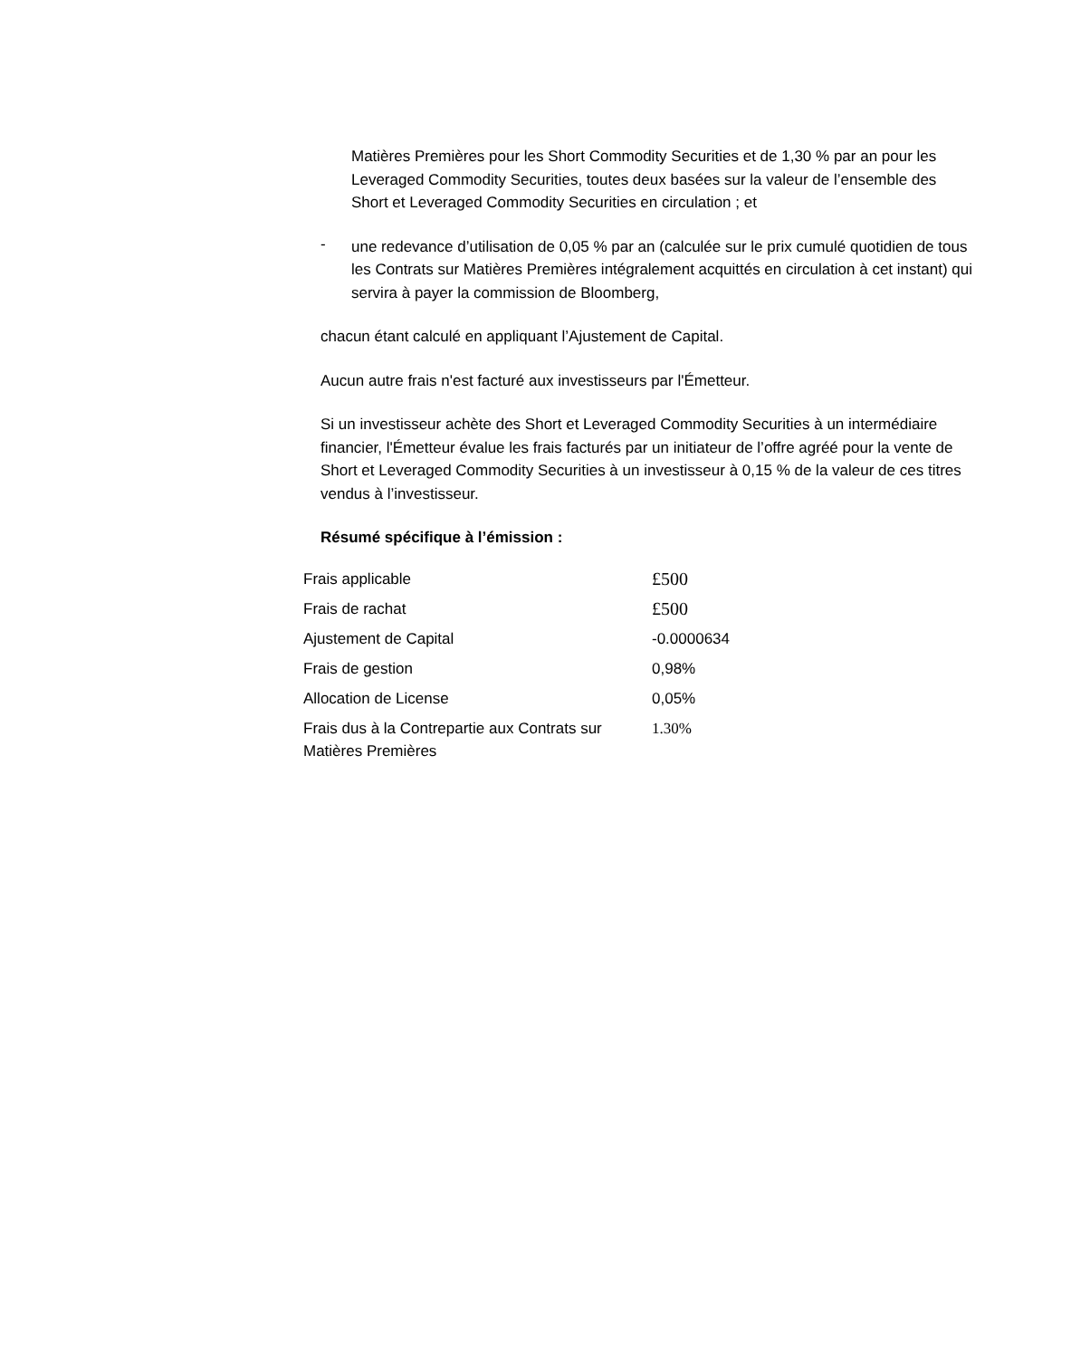Matières Premières pour les Short Commodity Securities et de 1,30 % par an pour les Leveraged Commodity Securities, toutes deux basées sur la valeur de l’ensemble des Short et Leveraged Commodity Securities en circulation ; et
-
une redevance d’utilisation de 0,05 % par an (calculée sur le prix cumulé quotidien de tous les Contrats sur Matières Premières intégralement acquittés en circulation à cet instant) qui servira à payer la commission de Bloomberg,
chacun étant calculé en appliquant l’Ajustement de Capital.
Aucun autre frais n'est facturé aux investisseurs par l'Émetteur.
Si un investisseur achète des Short et Leveraged Commodity Securities à un intermédiaire financier, l'Émetteur évalue les frais facturés par un initiateur de l’offre agréé pour la vente de Short et Leveraged Commodity Securities à un investisseur à 0,15 % de la valeur de ces titres vendus à l’investisseur.
Résumé spécifique à l’émission :
| Frais applicable | £500 |
| Frais de rachat | £500 |
| Ajustement de Capital | -0.0000634 |
| Frais de gestion | 0,98% |
| Allocation de License | 0,05% |
| Frais dus à la Contrepartie aux Contrats sur Matières Premières | 1.30% |